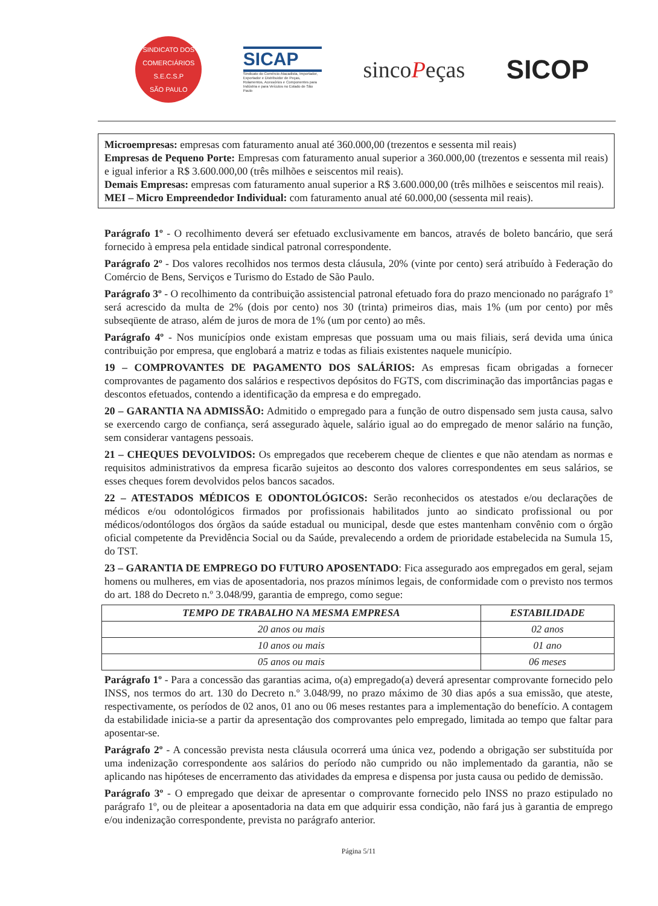SINDICATO DOS COMERCIÁRIOS
S.E.C.S.P
SÃO PAULO
SICAP
Sindicato do Comércio Atacadista, Importador, Exportador e Distribuidor de Peças, Rolamentos, Acessórios e Componentes para Indústria e para Veículos no Estado de São Paulo
sincoPeças
SICOP
Microempresas: empresas com faturamento anual até 360.000,00 (trezentos e sessenta mil reais)
Empresas de Pequeno Porte: Empresas com faturamento anual superior a 360.000,00 (trezentos e sessenta mil reais) e igual inferior a R$ 3.600.000,00 (três milhões e seiscentos mil reais).
Demais Empresas: empresas com faturamento anual superior a R$ 3.600.000,00 (três milhões e seiscentos mil reais).
MEI – Micro Empreendedor Individual: com faturamento anual até 60.000,00 (sessenta mil reais).
Parágrafo 1º - O recolhimento deverá ser efetuado exclusivamente em bancos, através de boleto bancário, que será fornecido à empresa pela entidade sindical patronal correspondente.
Parágrafo 2º - Dos valores recolhidos nos termos desta cláusula, 20% (vinte por cento) será atribuído à Federação do Comércio de Bens, Serviços e Turismo do Estado de São Paulo.
Parágrafo 3º - O recolhimento da contribuição assistencial patronal efetuado fora do prazo mencionado no parágrafo 1º será acrescido da multa de 2% (dois por cento) nos 30 (trinta) primeiros dias, mais 1% (um por cento) por mês subseqüente de atraso, além de juros de mora de 1% (um por cento) ao mês.
Parágrafo 4º - Nos municípios onde existam empresas que possuam uma ou mais filiais, será devida uma única contribuição por empresa, que englobará a matriz e todas as filiais existentes naquele município.
19 – COMPROVANTES DE PAGAMENTO DOS SALÁRIOS: As empresas ficam obrigadas a fornecer comprovantes de pagamento dos salários e respectivos depósitos do FGTS, com discriminação das importâncias pagas e descontos efetuados, contendo a identificação da empresa e do empregado.
20 – GARANTIA NA ADMISSÃO: Admitido o empregado para a função de outro dispensado sem justa causa, salvo se exercendo cargo de confiança, será assegurado àquele, salário igual ao do empregado de menor salário na função, sem considerar vantagens pessoais.
21 – CHEQUES DEVOLVIDOS: Os empregados que receberem cheque de clientes e que não atendam as normas e requisitos administrativos da empresa ficarão sujeitos ao desconto dos valores correspondentes em seus salários, se esses cheques forem devolvidos pelos bancos sacados.
22 – ATESTADOS MÉDICOS E ODONTOLÓGICOS: Serão reconhecidos os atestados e/ou declarações de médicos e/ou odontológicos firmados por profissionais habilitados junto ao sindicato profissional ou por médicos/odontólogos dos órgãos da saúde estadual ou municipal, desde que estes mantenham convênio com o órgão oficial competente da Previdência Social ou da Saúde, prevalecendo a ordem de prioridade estabelecida na Sumula 15, do TST.
23 – GARANTIA DE EMPREGO DO FUTURO APOSENTADO: Fica assegurado aos empregados em geral, sejam homens ou mulheres, em vias de aposentadoria, nos prazos mínimos legais, de conformidade com o previsto nos termos do art. 188 do Decreto n.º 3.048/99, garantia de emprego, como segue:
| TEMPO DE TRABALHO NA MESMA EMPRESA | ESTABILIDADE |
| --- | --- |
| 20 anos ou mais | 02 anos |
| 10 anos ou mais | 01 ano |
| 05 anos ou mais | 06 meses |
Parágrafo 1º - Para a concessão das garantias acima, o(a) empregado(a) deverá apresentar comprovante fornecido pelo INSS, nos termos do art. 130 do Decreto n.º 3.048/99, no prazo máximo de 30 dias após a sua emissão, que ateste, respectivamente, os períodos de 02 anos, 01 ano ou 06 meses restantes para a implementação do benefício. A contagem da estabilidade inicia-se a partir da apresentação dos comprovantes pelo empregado, limitada ao tempo que faltar para aposentar-se.
Parágrafo 2º - A concessão prevista nesta cláusula ocorrerá uma única vez, podendo a obrigação ser substituída por uma indenização correspondente aos salários do período não cumprido ou não implementado da garantia, não se aplicando nas hipóteses de encerramento das atividades da empresa e dispensa por justa causa ou pedido de demissão.
Parágrafo 3º - O empregado que deixar de apresentar o comprovante fornecido pelo INSS no prazo estipulado no parágrafo 1º, ou de pleitear a aposentadoria na data em que adquirir essa condição, não fará jus à garantia de emprego e/ou indenização correspondente, prevista no parágrafo anterior.
Página 5/11